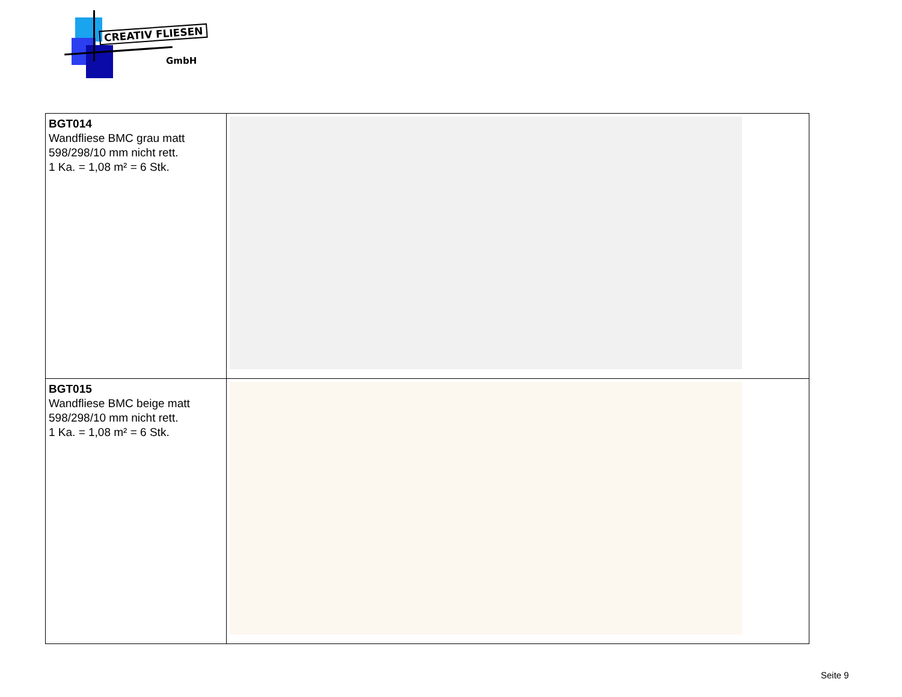CREATIV FLIESEN
GmbH
| BGT014 Wandfliese BMC grau matt 598/298/10 mm nicht rett. 1 Ka. = 1,08 m² = 6 Stk. | |
| BGT015 Wandfliese BMC beige matt 598/298/10 mm nicht rett. 1 Ka. = 1,08 m² = 6 Stk. | |
Seite 9